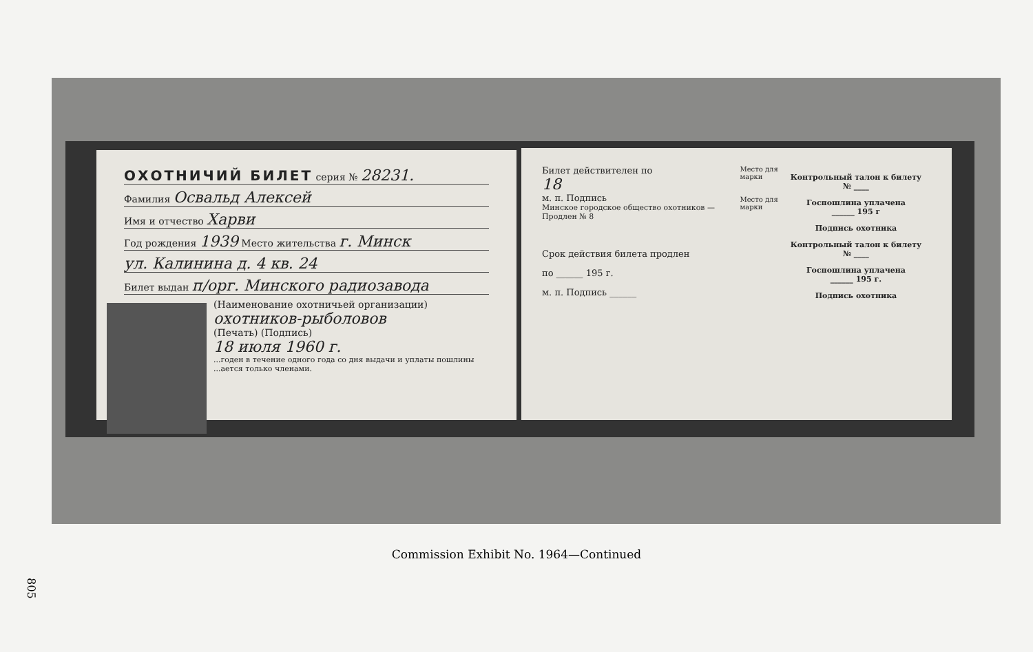ОХОТНИЧИЙ БИЛЕТ серия № 28231.
Фамилия Освальд Алексей
Имя и отчество Харви
Год рождения 1939 Место жительства г. Минск
ул. Калинина д. 4 кв. 24
Билет выдан п/орг. Минского радиозавода
(Наименование охотничьей организации) охотников-рыболовов
(Печать) (Подпись)
18 июля 1960 г.
...годен в течение одного года со дня выдачи и уплаты пошлины ...ается только членами.
Билет действителен по
18
м. п. Подпись
Минское городское общество охотников — Продлен № 8
Срок действия билета продлен
по ______ 195 г.
м. п. Подпись ______
Место для марки
Место для марки
Контрольный талон к билету
№ ____
Госпошлина уплачена
______ 195 г
Подпись охотника
Контрольный талон к билету
№ ____
Госпошлина уплачена
______ 195 г.
Подпись охотника
Commission Exhibit No. 1964—Continued
805